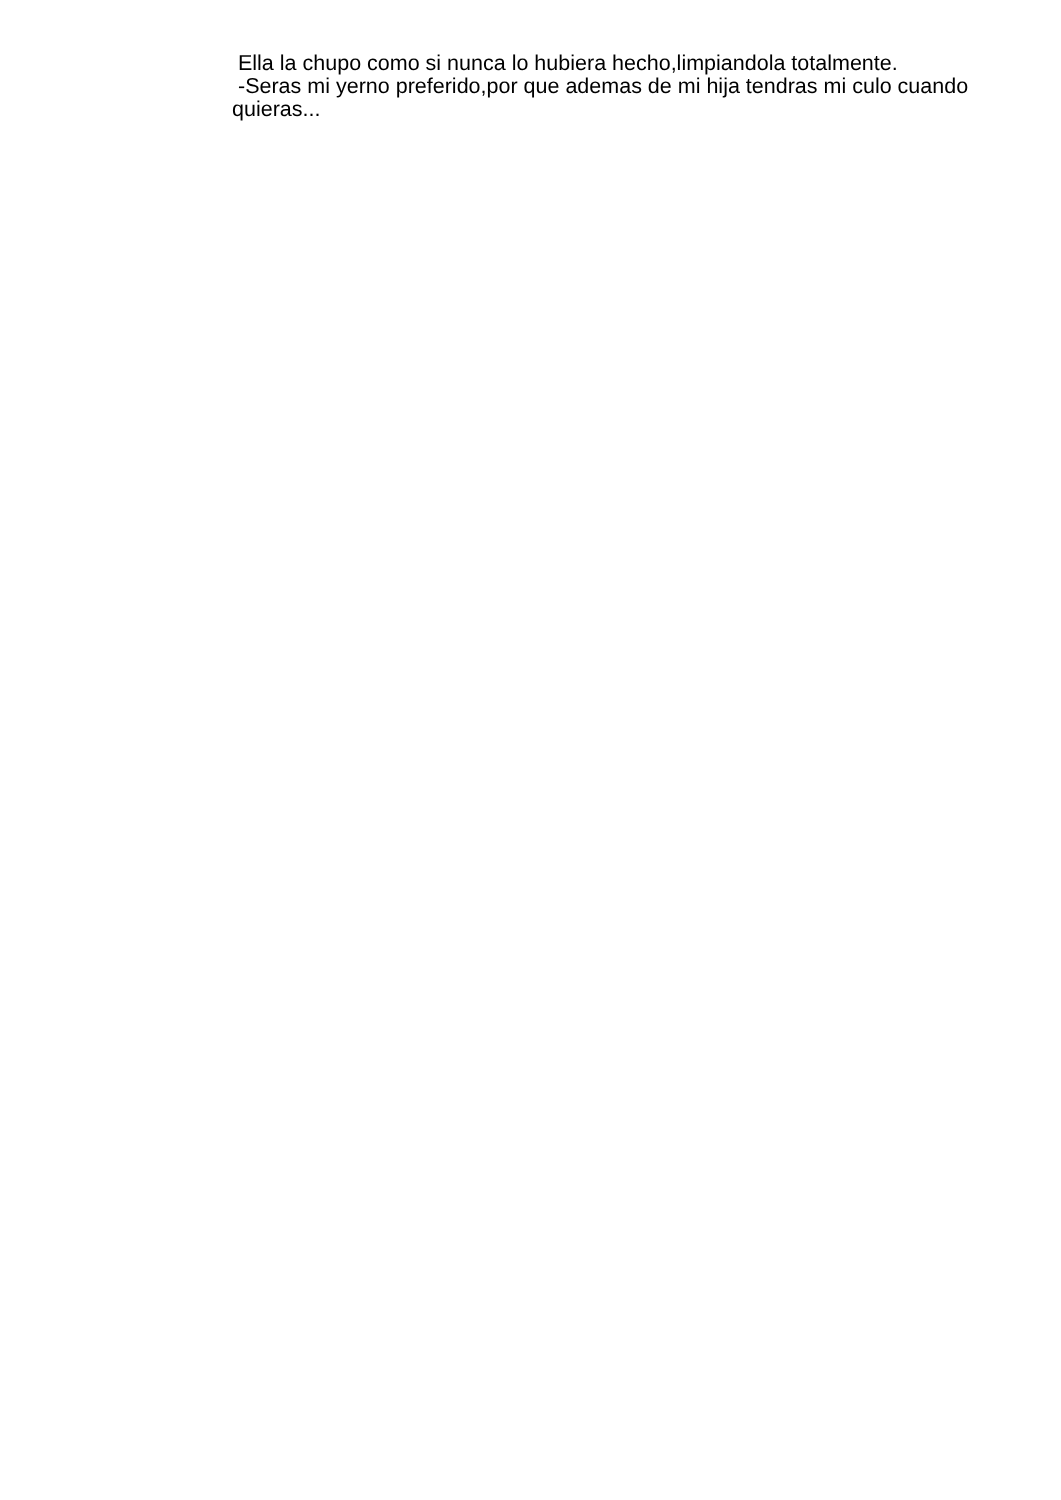Ella la chupo como si nunca lo hubiera hecho,limpiandola totalmente.
-Seras mi yerno preferido,por que ademas de mi hija tendras mi culo cuando quieras...